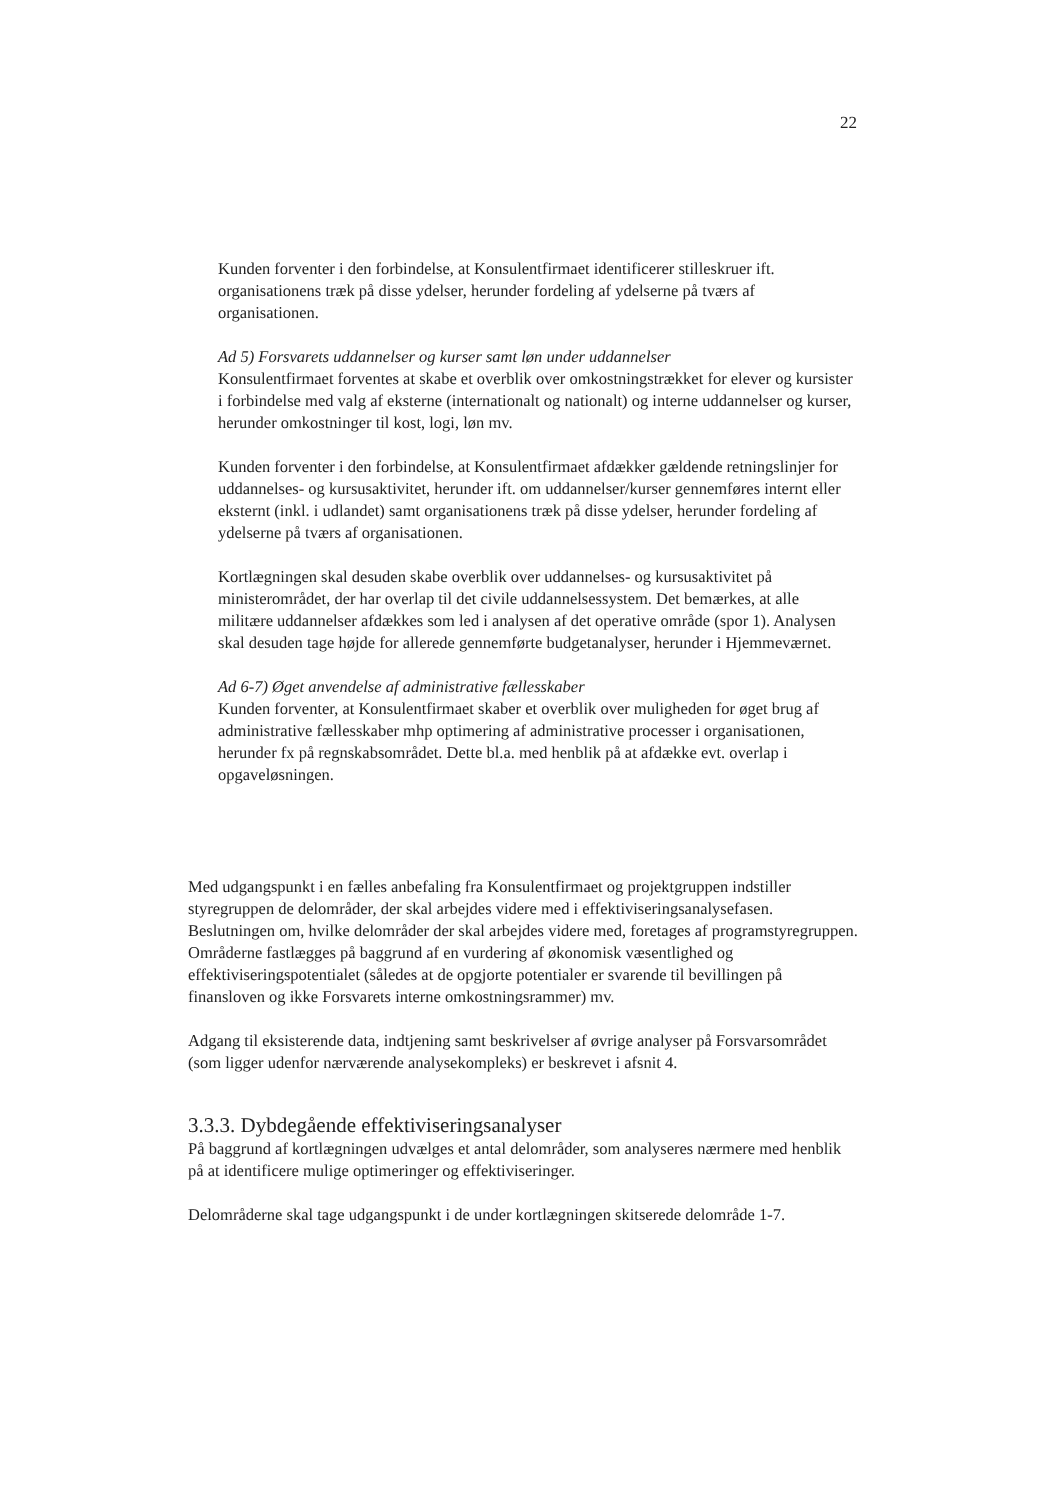22
Kunden forventer i den forbindelse, at Konsulentfirmaet identificerer stilleskruer ift. organisationens træk på disse ydelser, herunder fordeling af ydelserne på tværs af organisationen.
Ad 5) Forsvarets uddannelser og kurser samt løn under uddannelser
Konsulentfirmaet forventes at skabe et overblik over omkostningstrækket for elever og kursister i forbindelse med valg af eksterne (internationalt og nationalt) og interne uddannelser og kurser, herunder omkostninger til kost, logi, løn mv.
Kunden forventer i den forbindelse, at Konsulentfirmaet afdækker gældende retningslinjer for uddannelses- og kursusaktivitet, herunder ift. om uddannelser/kurser gennemføres internt eller eksternt (inkl. i udlandet) samt organisationens træk på disse ydelser, herunder fordeling af ydelserne på tværs af organisationen.
Kortlægningen skal desuden skabe overblik over uddannelses- og kursusaktivitet på ministerområdet, der har overlap til det civile uddannelsessystem. Det bemærkes, at alle militære uddannelser afdækkes som led i analysen af det operative område (spor 1). Analysen skal desuden tage højde for allerede gennemførte budgetanalyser, herunder i Hjemmeværnet.
Ad 6-7) Øget anvendelse af administrative fællesskaber
Kunden forventer, at Konsulentfirmaet skaber et overblik over muligheden for øget brug af administrative fællesskaber mhp optimering af administrative processer i organisationen, herunder fx på regnskabsområdet. Dette bl.a. med henblik på at afdække evt. overlap i opgaveløsningen.
Med udgangspunkt i en fælles anbefaling fra Konsulentfirmaet og projektgruppen indstiller styregruppen de delområder, der skal arbejdes videre med i effektiviseringsanalysefasen. Beslutningen om, hvilke delområder der skal arbejdes videre med, foretages af programstyregruppen. Områderne fastlægges på baggrund af en vurdering af økonomisk væsentlighed og effektiviseringspotentialet (således at de opgjorte potentialer er svarende til bevillingen på finansloven og ikke Forsvarets interne omkostningsrammer) mv.
Adgang til eksisterende data, indtjening samt beskrivelser af øvrige analyser på Forsvarsområdet (som ligger udenfor nærværende analysekompleks) er beskrevet i afsnit 4.
3.3.3. Dybdegående effektiviseringsanalyser
På baggrund af kortlægningen udvælges et antal delområder, som analyseres nærmere med henblik på at identificere mulige optimeringer og effektiviseringer.
Delområderne skal tage udgangspunkt i de under kortlægningen skitserede delområde 1-7.